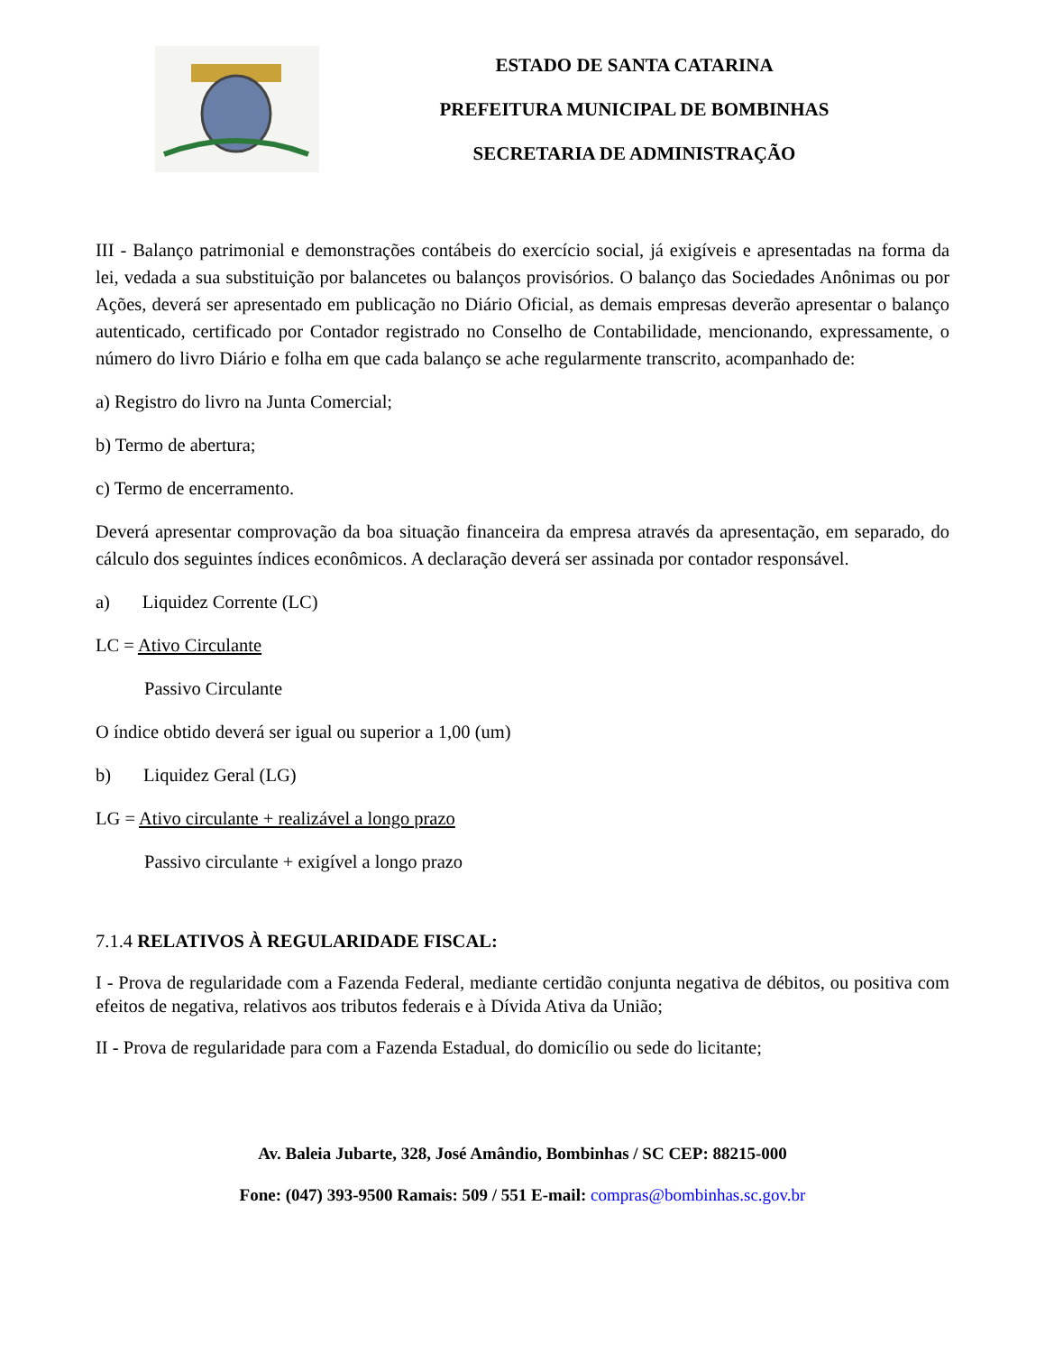ESTADO DE SANTA CATARINA
PREFEITURA MUNICIPAL DE BOMBINHAS
SECRETARIA DE ADMINISTRAÇÃO
III - Balanço patrimonial e demonstrações contábeis do exercício social, já exigíveis e apresentadas na forma da lei, vedada a sua substituição por balancetes ou balanços provisórios. O balanço das Sociedades Anônimas ou por Ações, deverá ser apresentado em publicação no Diário Oficial, as demais empresas deverão apresentar o balanço autenticado, certificado por Contador registrado no Conselho de Contabilidade, mencionando, expressamente, o número do livro Diário e folha em que cada balanço se ache regularmente transcrito, acompanhado de:
a) Registro do livro na Junta Comercial;
b) Termo de abertura;
c) Termo de encerramento.
Deverá apresentar comprovação da boa situação financeira da empresa através da apresentação, em separado, do cálculo dos seguintes índices econômicos. A declaração deverá ser assinada por contador responsável.
a) Liquidez Corrente (LC)
LC = Ativo Circulante
Passivo Circulante
O índice obtido deverá ser igual ou superior a 1,00 (um)
b) Liquidez Geral (LG)
LG = Ativo circulante + realizável a longo prazo
Passivo circulante + exigível a longo prazo
7.1.4 RELATIVOS À REGULARIDADE FISCAL:
I - Prova de regularidade com a Fazenda Federal, mediante certidão conjunta negativa de débitos, ou positiva com efeitos de negativa, relativos aos tributos federais e à Dívida Ativa da União;
II - Prova de regularidade para com a Fazenda Estadual, do domicílio ou sede do licitante;
Av. Baleia Jubarte, 328, José Amândio, Bombinhas / SC CEP: 88215-000
Fone: (047) 393-9500 Ramais: 509 / 551 E-mail: compras@bombinhas.sc.gov.br